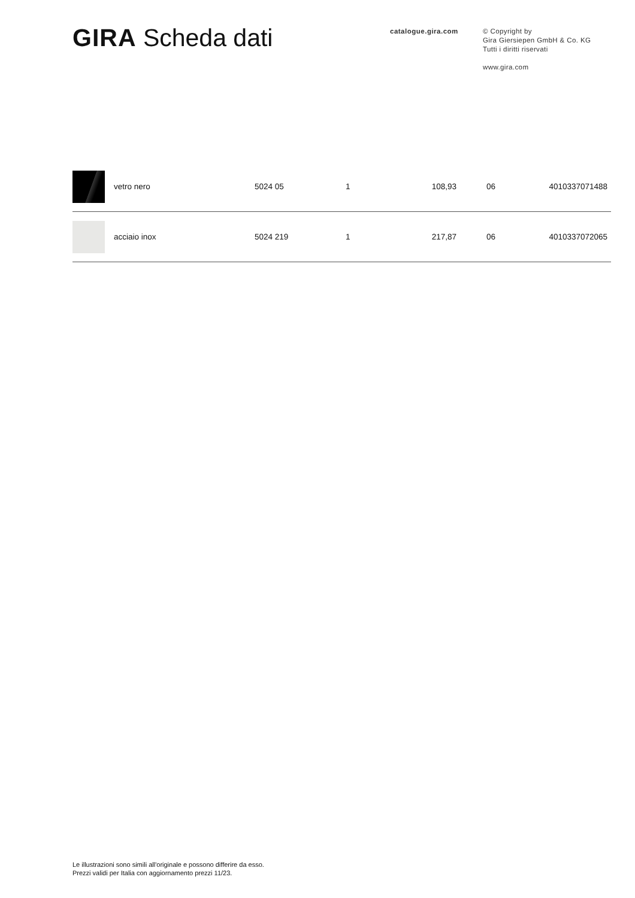GIRA Scheda dati
catalogue.gira.com
© Copyright by
Gira Giersiepen GmbH & Co. KG
Tutti i diritti riservati
www.gira.com
| | vetro nero | 5024 05 | 1 | 108,93 | 06 | 4010337071488 |
| | acciaio inox | 5024 219 | 1 | 217,87 | 06 | 4010337072065 |
Le illustrazioni sono simili all'originale e possono differire da esso.
Prezzi validi per Italia con aggiornamento prezzi 11/23.